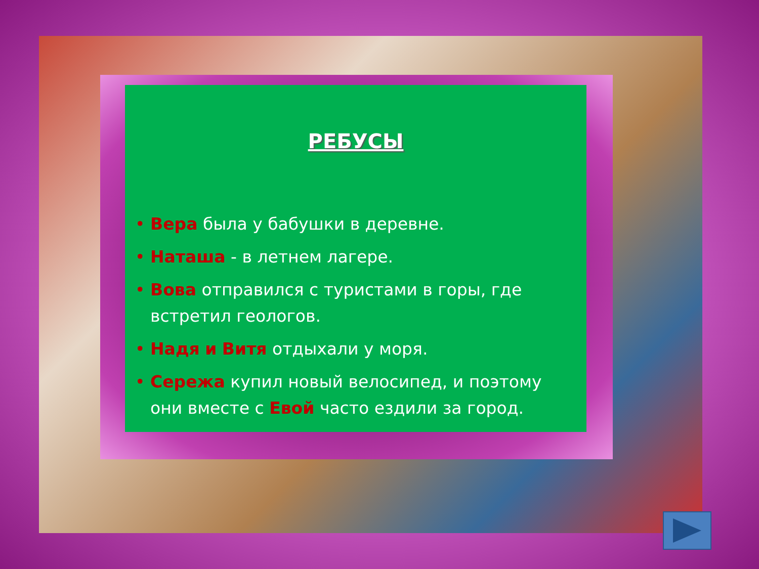РЕБУСЫ
• Вера была у бабушки в деревне.
• Наташа - в летнем лагере.
• Вова отправился с туристами в горы, где встретил геологов.
• Надя и Витя отдыхали у моря.
• Сережа купил новый велосипед, и поэтому они вместе с Евой часто ездили за город.